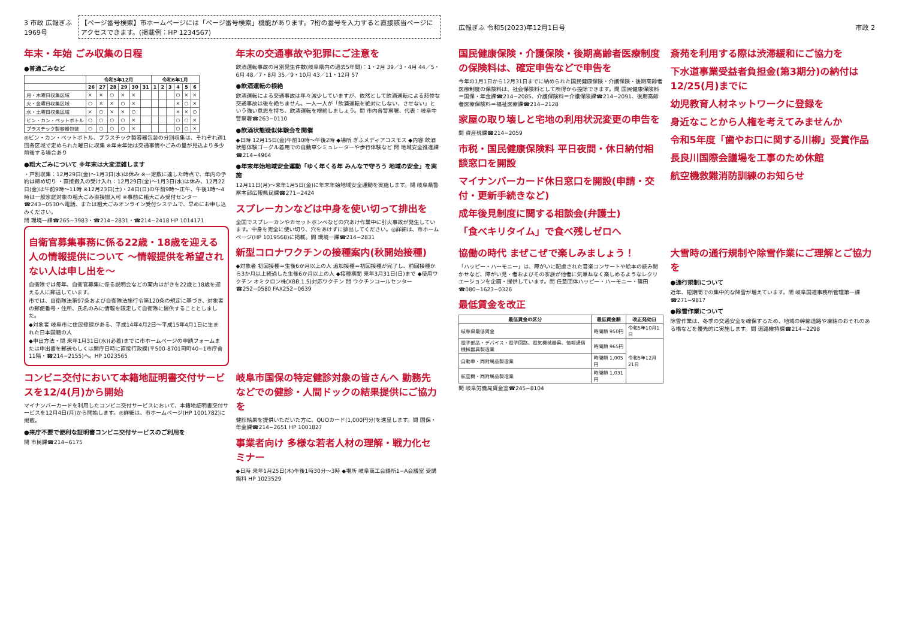3 市政 広報ぎふ 1969号 【ページ番号検索】市ホームページには「ページ番号検索」機能があります。7桁の番号を入力すると直接該当ページにアクセスできます。(掲載例：HP 1234567)
年末・年始 ごみ収集の日程
●普通ごみなど
| | 令和5年12月 | | | | | | 令和6年1月 | | | | | |
| --- | --- | --- | --- | --- | --- | --- | --- | --- | --- | --- | --- | --- |
| | 26 | 27 | 28 | 29 | 30 | 31 | 1 | 2 | 3 | 4 | 5 | 6 |
| 月・木曜日収集区域 | × | × | ○ | × | × | | | | | ○ | × | × |
| 火・金曜日収集区域 | ○ | × | × | ○ | × | | | | | × | ○ | × |
| 水・土曜日収集区域 | × | ○ | × | × | ○ | | | | | × | × | ○ |
| ビン・カン・ペットボトル | ○ | ○ | ○ | ○ | × | | | | | ○ | ○ | × |
| プラスチック製容器包装 | ○ | ○ | ○ | ○ | × | | | | | ○ | ○ | × |
◎ビン・カン・ペットボトル、プラスチック製容器包装の分別収集は、それぞれ週1回各区域で定められた曜日に収集 ※年末年始は交通事情やごみの量が見込より多少前後する場合あり
●粗大ごみについて ※年末は大変混雑します
・戸別収集：12月29日(金)〜1月3日(水)は休み ※一定数に達した時点で、年内の予約は締め切り ・直接搬入の受け入れ：12月29日(金)〜1月3日(水)は休み、12月22日(金)は午前9時〜11時 ※12月23日(土)・24日(日)の午前9時〜正午、午後1時〜4時は一般家庭対象の粗大ごみ直接搬入可 ※事前に粗大ごみ受付センター☎243−0530へ電話、または粗大ごみオンライン受付システムで、早めにお申し込みください。
問 環境一課☎265−3983・☎214−2831・☎214−2418 HP 1014171
自衛官募集事務に係る22歳・18歳を迎える人の情報提供について 〜情報提供を希望されない人は申し出を〜
自衛隊では毎年、自衛官募集に係る説明会などの案内はがきを22歳と18歳を迎える人に郵送しています。
市では、自衛隊法第97条および自衛隊法施行令第120条の規定に基づき、対象者の郵便番号・住所、氏名のみに情報を限定して自衛隊に提供することとしました。
◆対象者 岐阜市に住民登録がある、平成14年4月2日〜平成15年4月1日に生まれた日本国籍の人
◆申出方法・問 来年1月31日(水)(必着)までに市ホームページの申請フォームまたは申出書を郵送もしくは開庁日時に直接行政課(〒500-8701司町40−1市庁舎11階・☎214−2155)へ。HP 1023565
年末の交通事故や犯罪にご注意を
飲酒運転事故の月別発生件数(岐阜県内の過去5年間)：1・2月 39／3・4月 44／5・6月 48／7・8月 35／9・10月 43／11・12月 57
●飲酒運転の根絶
飲酒運転による交通事故は年々減少していますが、依然として飲酒運転による悲惨な交通事故は後を絶ちません。一人一人が「飲酒運転を絶対にしない、させない」という強い意志を持ち、飲酒運転を根絶しましょう。問 市内各警察署、代表：岐阜中警察署☎263−0110
●飲酒状態疑似体験会を開催
◆日時 12月15日(金)午前10時〜午後2時 ◆場所 ぎふメディアコスモス ◆内容 飲酒状態体験ゴーグル着用での自動車シミュレーターや歩行体験など 問 地域安全推進課☎214−4964
●年末年始地域安全運動「ゆく年くる年 みんなで守ろう 地域の安全」を実施
12月11日(月)〜来年1月5日(金)に年末年始地域安全運動を実施します。問 岐阜県警察本部広報県民課☎271−2424
スプレーカンなどは中身を使い切って排出を
全国でスプレーカンやカセットボンベなどの穴あけ作業中に引火事故が発生しています。中身を完全に使い切り、穴をあけずに排出してください。◎詳細は、市ホームページ(HP 1019568)に掲載。問 環境一課☎214−2831
新型コロナワクチンの接種案内(秋開始接種)
◆対象者 初回接種＝生後6か月以上の人 追加接種＝初回接種が完了し、前回接種から3か月以上経過した生後6か月以上の人 ◆接種期間 来年3月31日(日)まで ◆使用ワクチン オミクロン株(XBB.1.5)対応ワクチン 問 ワクチンコールセンター☎252−0580 FAX252−0639
コンビニ交付において本籍地証明書交付サービスを12/4(月)から開始
マイナンバーカードを利用したコンビニ交付サービスにおいて、本籍地証明書交付サービスを12月4日(月)から開始します。◎詳細は、市ホームページ(HP 1001782)に掲載。
●来庁不要で便利な証明書コンビニ交付サービスのご利用を
問 市民課☎214−6175
岐阜市国保の特定健診対象の皆さんへ 勤務先などでの健診・人間ドックの結果提供にご協力を
健診結果を提供いただいた方に、QUOカード(1,000円分)を進呈します。問 国保・年金課☎214−2651 HP 1001827
事業者向け 多様な若者人材の理解・戦力化セミナー
◆日時 来年1月25日(木)午後1時30分〜3時 ◆場所 岐阜商工会議所1−A会議室 受講無料 HP 1023529
広報ぎふ 令和5(2023)年12月1日号 市政 2
国民健康保険・介護保険・後期高齢者医療制度の保険料は、確定申告などで申告を
今年の1月1日から12月31日までに納められた国民健康保険・介護保険・後期高齢者医療制度の保険料は、社会保険料として所得から控除できます。問 国民健康保険料＝国保・年金課☎214−2085、介護保険料＝介護保険課☎214−2091、後期高齢者医療保険料＝福祉医療課☎214−2128
家屋の取り壊しと宅地の利用状況変更の申告を
問 資産税課☎214−2059
市税・国民健康保険料 平日夜間・休日納付相談窓口を開設
マイナンバーカード休日窓口を開設(申請・交付・更新手続きなど)
成年後見制度に関する相談会(弁護士)
「食べキリタイム」で食べ残しゼロへ
斎苑を利用する際は渋滞緩和にご協力を
下水道事業受益者負担金(第3期分)の納付は12/25(月)までに
幼児教育人材ネットワークに登録を
身近なことから人権を考えてみませんか
令和5年度「歯やお口に関する川柳」受賞作品
長良川国際会議場を工事のため休館
航空機救難消防訓練のお知らせ
協働の時代 まぜこぜで楽しみましょう！
「ハッピー・ハーモニー」は、障がいに配慮された音楽コンサートや絵本の読み聞かせなど、障がい児・者およびその家族が他者に気兼ねなく楽しめるようなレクリエーションを企画・提供しています。問 任意団体ハッピー・ハーモニー・篠田☎080−1623−0326
最低賃金を改正
| 最低賃金の区分 | 最低賃金額 | 改正発効日 |
| --- | --- | --- |
| 岐阜県最低賃金 | 時間額 950円 | 令和5年10月1日 |
| 電子部品・デバイス・電子回路、電気機械器具、情報通信機械器具製造業 | 時間額 965円 | 令和5年12月21日 |
| 自動車・同附属品製造業 | 時間額 1,005円 | |
| 航空機・同附属品製造業 | 時間額 1,031円 | |
問 岐阜労働局賃金室☎245−8104
大雪時の通行規制や除雪作業にご理解とご協力を
●通行規制について
近年、短期間での集中的な降雪が増えています。問 岐阜国道事務所管理第一課☎271−9817
●除雪作業について
除雪作業は、冬季の交通安全を確保するため、地域の幹線道路や凍結のおそれのある橋などを優先的に実施します。問 道路維持課☎214−2298